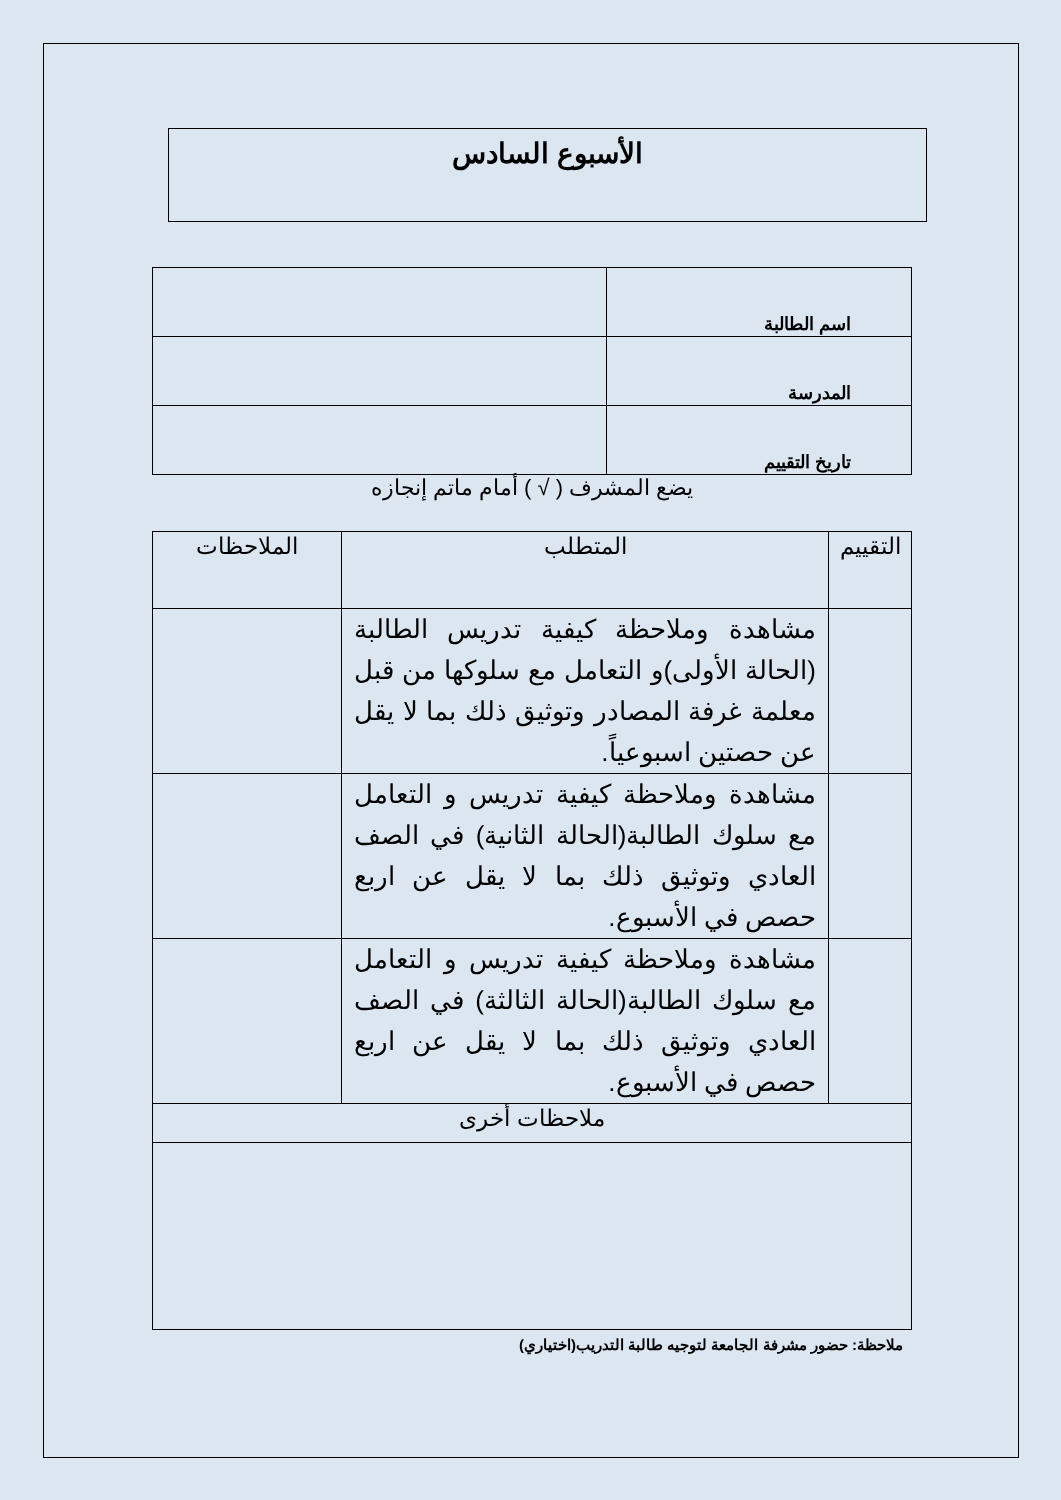الأسبوع السادس
| اسم الطالبة | |
| المدرسة | |
| تاريخ التقييم | |
يضع المشرف ( √ ) أمام ماتم إنجازه
| التقييم | المتطلب | الملاحظات |
| | مشاهدة وملاحظة كيفية تدريس الطالبة (الحالة الأولى)و التعامل مع سلوكها من قبل معلمة غرفة المصادر وتوثيق ذلك بما لا يقل عن حصتين اسبوعياً. | |
| | مشاهدة وملاحظة كيفية تدريس و التعامل مع سلوك الطالبة(الحالة الثانية) في الصف العادي وتوثيق ذلك بما لا يقل عن اربع حصص في الأسبوع. | |
| | مشاهدة وملاحظة كيفية تدريس و التعامل مع سلوك الطالبة(الحالة الثالثة) في الصف العادي وتوثيق ذلك بما لا يقل عن اربع حصص في الأسبوع. | |
| ملاحظات أخرى | | |
ملاحظة: حضور مشرفة الجامعة لتوجيه طالبة التدريب(اختياري)